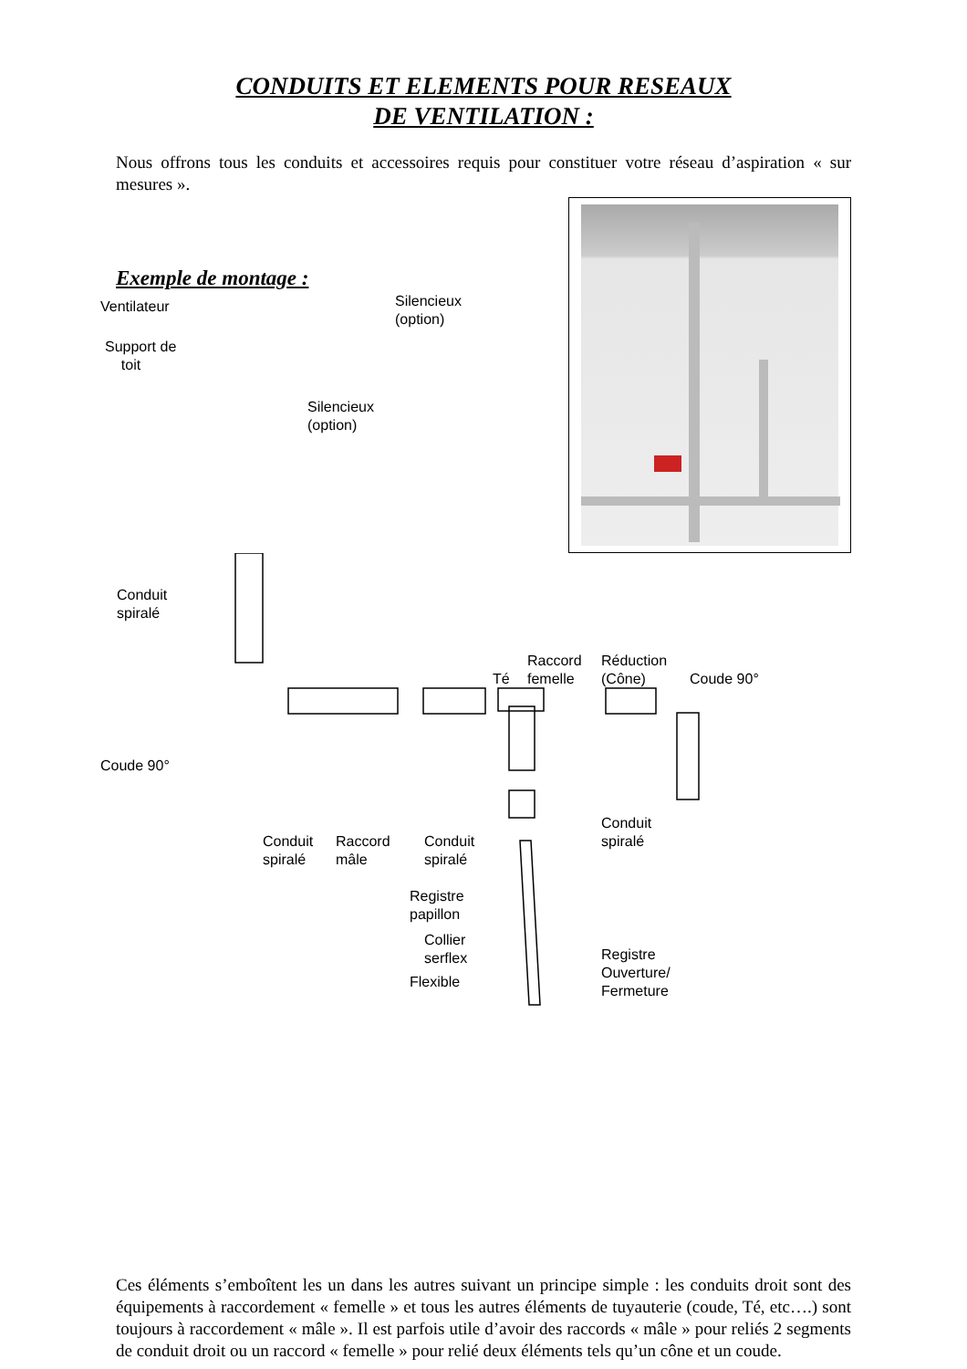CONDUITS ET ELEMENTS POUR RESEAUX
DE VENTILATION :
Nous offrons tous les conduits et accessoires requis pour constituer votre réseau d’aspiration « sur mesures ».
Exemple de montage :
Ventilateur Silencieux
(option)
Support de
toit
Silencieux
(option)
Conduit
spiralé
Té
Raccord
femelle
Réduction
(Cône) Coude 90°
Coude 90°
Conduit
spiralé Conduit
spiralé
Raccord
mâle
Conduit
spiralé
Registre
papillon
Collier
serflex
Flexible
Registre
Ouverture/
Fermeture
Ces éléments s’emboîtent les un dans les autres suivant un principe simple : les conduits droit sont des équipements à raccordement « femelle » et tous les autres éléments de tuyauterie (coude, Té, etc….) sont toujours à raccordement « mâle ». Il est parfois utile d’avoir des raccords « mâle » pour reliés 2 segments de conduit droit ou un raccord « femelle » pour relié deux éléments tels qu’un cône et un coude.